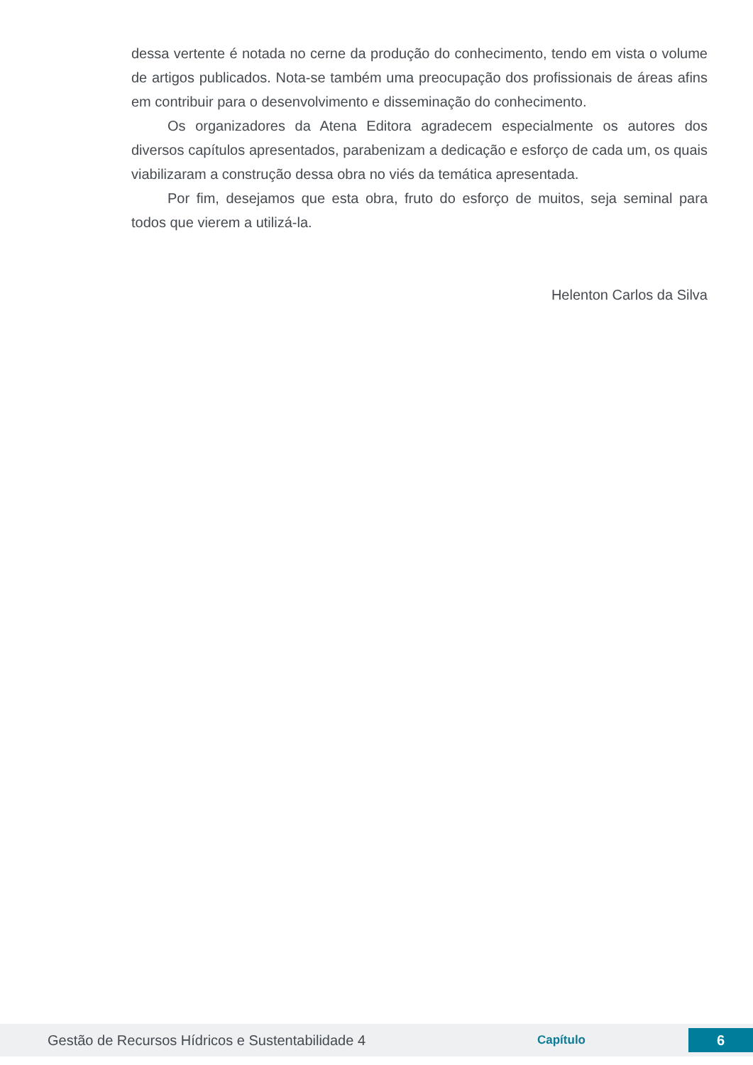dessa vertente é notada no cerne da produção do conhecimento, tendo em vista o volume de artigos publicados. Nota-se também uma preocupação dos profissionais de áreas afins em contribuir para o desenvolvimento e disseminação do conhecimento.
Os organizadores da Atena Editora agradecem especialmente os autores dos diversos capítulos apresentados, parabenizam a dedicação e esforço de cada um, os quais viabilizaram a construção dessa obra no viés da temática apresentada.
Por fim, desejamos que esta obra, fruto do esforço de muitos, seja seminal para todos que vierem a utilizá-la.
Helenton Carlos da Silva
Gestão de Recursos Hídricos e Sustentabilidade 4 Capítulo 6